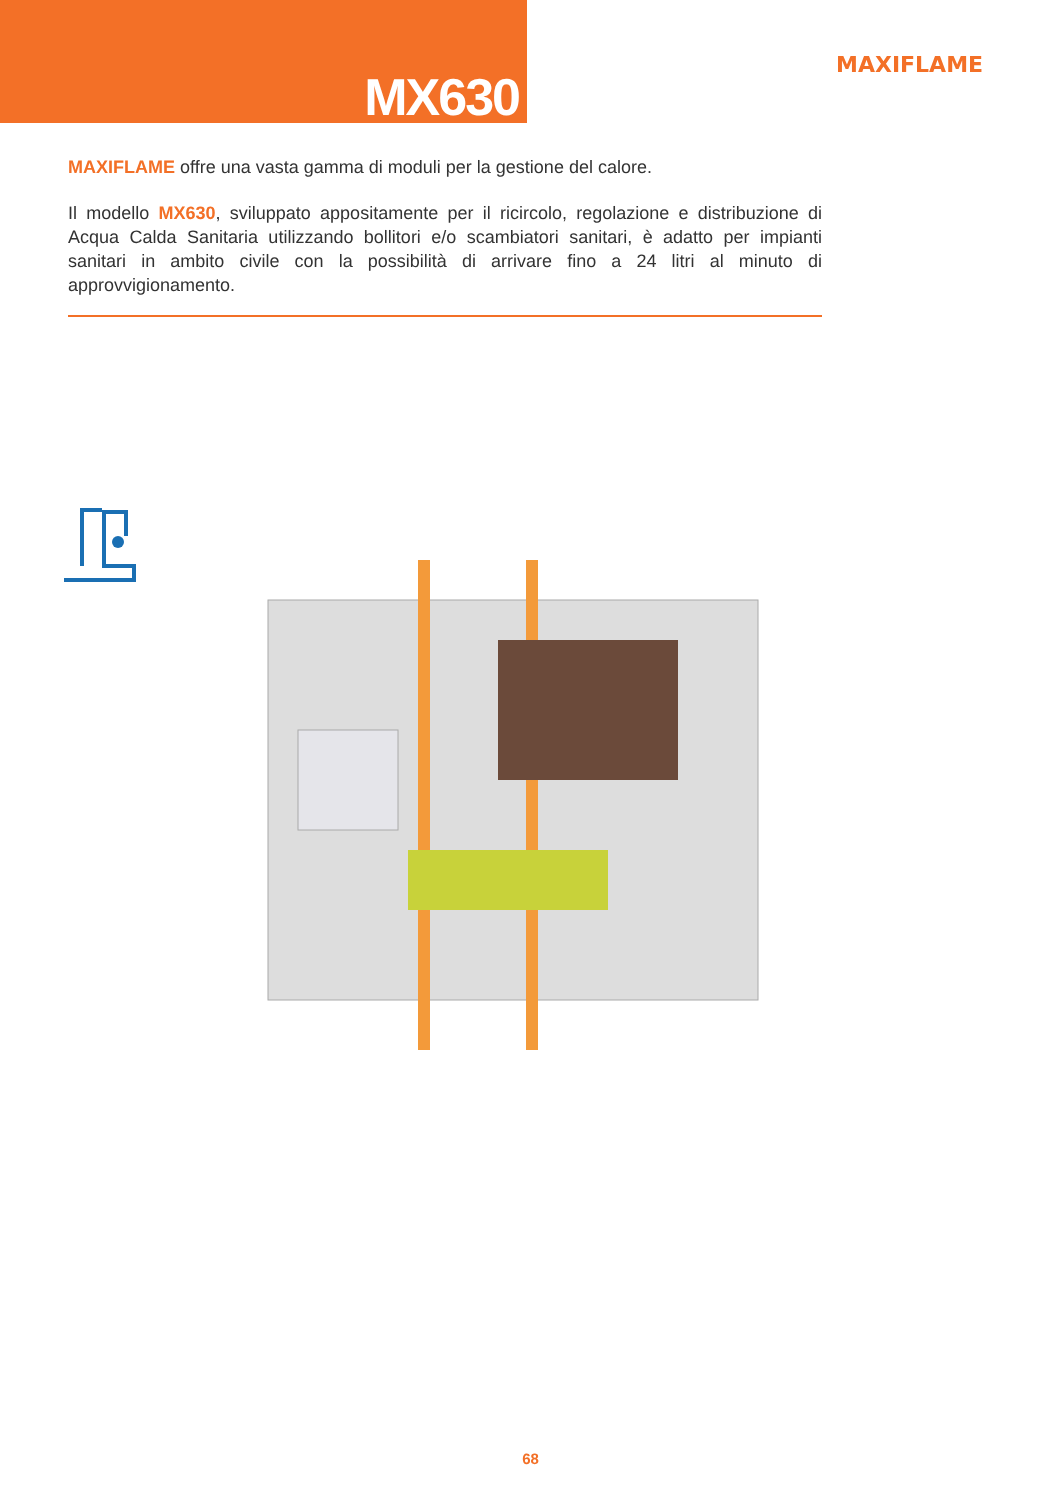MX630
MAXIFLAME
MAXIFLAME offre una vasta gamma di moduli per la gestione del calore.
Il modello MX630, sviluppato appositamente per il ricircolo, regolazione e distribuzione di Acqua Calda Sanitaria utilizzando bollitori e/o scambiatori sanitari, è adatto per impianti sanitari in ambito civile con la possibilità di arrivare fino a 24 litri al minuto di approvvigionamento.
68